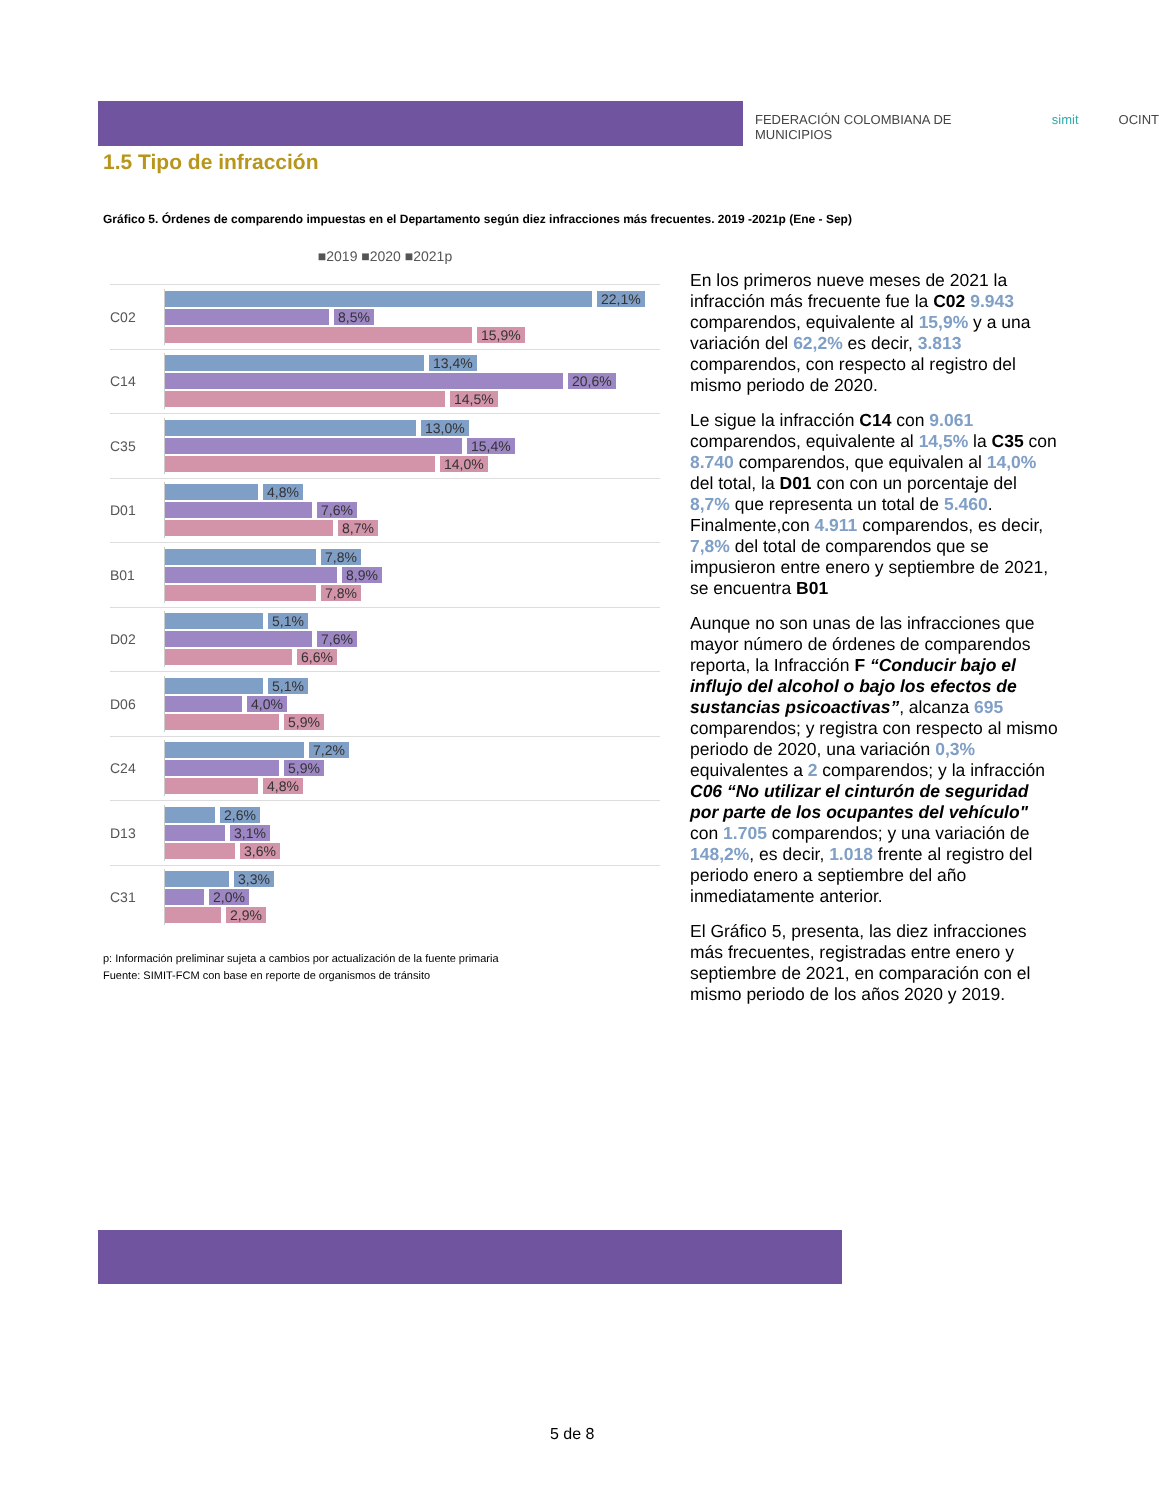FEDERACIÓN COLOMBIANA DE MUNICIPIOS simit OCINT
1.5 Tipo de infracción
Gráfico 5. Órdenes de comparendo impuestas en el Departamento según diez infracciones más frecuentes. 2019 -2021p (Ene - Sep)
■2019 ■2020 ■2021p
C02
22,1%
8,5%
15,9%
C14
13,4%
20,6%
14,5%
C35
13,0%
15,4%
14,0%
D01
4,8%
7,6%
8,7%
B01
7,8%
8,9%
7,8%
D02
5,1%
7,6%
6,6%
D06
5,1%
4,0%
5,9%
C24
7,2%
5,9%
4,8%
D13
2,6%
3,1%
3,6%
C31
3,3%
2,0%
2,9%
p: Información preliminar sujeta a cambios por actualización de la fuente primaria
Fuente: SIMIT-FCM con base en reporte de organismos de tránsito
En los primeros nueve meses de 2021 la infracción más frecuente fue la C02 9.943 comparendos, equivalente al 15,9% y a una variación del 62,2% es decir, 3.813 comparendos, con respecto al registro del mismo periodo de 2020.
Le sigue la infracción C14 con 9.061 comparendos, equivalente al 14,5% la C35 con 8.740 comparendos, que equivalen al 14,0% del total, la D01 con con un porcentaje del 8,7% que representa un total de 5.460. Finalmente,con 4.911 comparendos, es decir, 7,8% del total de comparendos que se impusieron entre enero y septiembre de 2021, se encuentra B01
Aunque no son unas de las infracciones que mayor número de órdenes de comparendos reporta, la Infracción F “Conducir bajo el influjo del alcohol o bajo los efectos de sustancias psicoactivas”, alcanza 695 comparendos; y registra con respecto al mismo periodo de 2020, una variación 0,3% equivalentes a 2 comparendos; y la infracción C06 “No utilizar el cinturón de seguridad por parte de los ocupantes del vehículo" con 1.705 comparendos; y una variación de 148,2%, es decir, 1.018 frente al registro del periodo enero a septiembre del año inmediatamente anterior.
El Gráfico 5, presenta, las diez infracciones más frecuentes, registradas entre enero y septiembre de 2021, en comparación con el mismo periodo de los años 2020 y 2019.
5 de 8